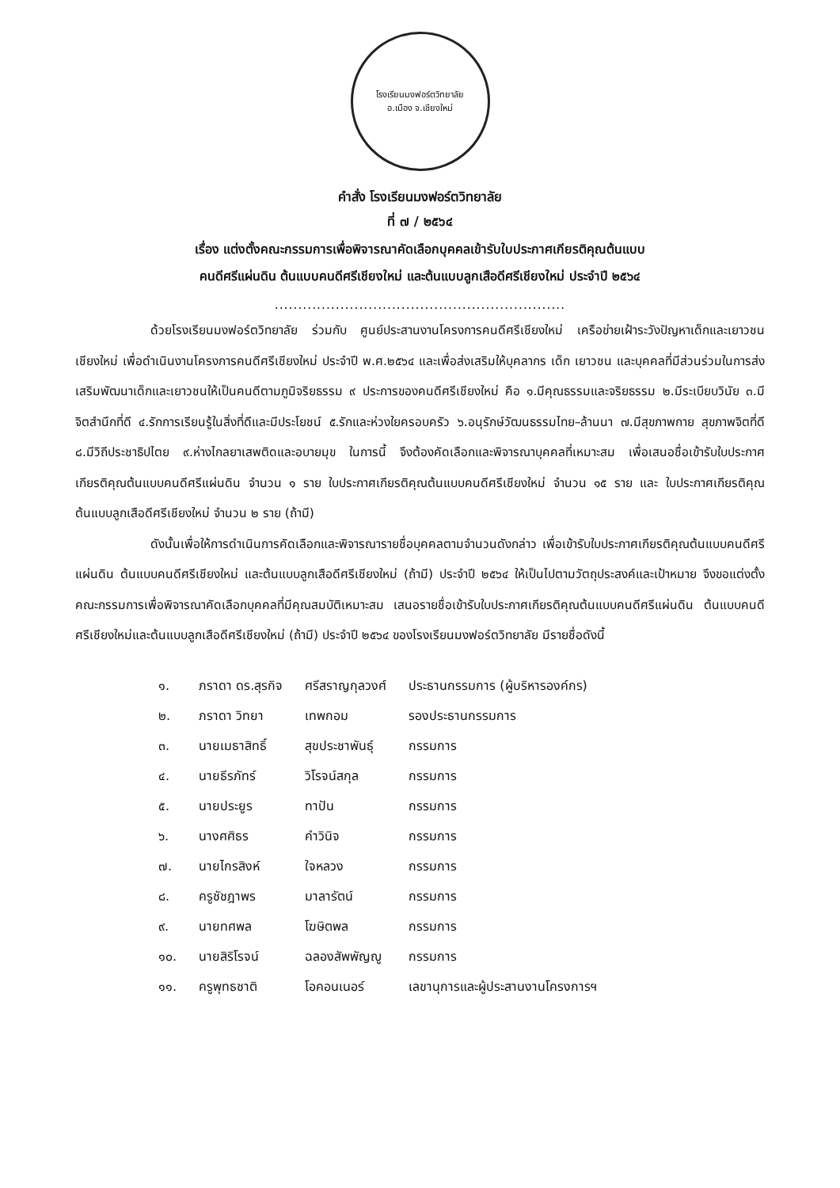โรงเรียนมงฟอร์ตวิทยาลัย
อ.เมือง จ.เชียงใหม่
คำสั่ง โรงเรียนมงฟอร์ตวิทยาลัย
ที่ ๗ / ๒๕๖๔
เรื่อง แต่งตั้งคณะกรรมการเพื่อพิจารณาคัดเลือกบุคคลเข้ารับใบประกาศเกียรติคุณต้นแบบ
คนดีศรีแผ่นดิน ต้นแบบคนดีศรีเชียงใหม่ และต้นแบบลูกเสือดีศรีเชียงใหม่ ประจำปี ๒๕๖๔
..............................................................
ด้วยโรงเรียนมงฟอร์ตวิทยาลัย ร่วมกับ ศูนย์ประสานงานโครงการคนดีศรีเชียงใหม่ เครือข่ายเฝ้าระวังปัญหาเด็กและเยาวชนเชียงใหม่ เพื่อดำเนินงานโครงการคนดีศรีเชียงใหม่ ประจำปี พ.ศ.๒๕๖๔ และเพื่อส่งเสริมให้บุคลากร เด็ก เยาวชน และบุคคลที่มีส่วนร่วมในการส่งเสริมพัฒนาเด็กและเยาวชนให้เป็นคนดีตามภูมิจริยธรรม ๙ ประการของคนดีศรีเชียงใหม่ คือ ๑.มีคุณธรรมและจริยธรรม ๒.มีระเบียบวินัย ๓.มีจิตสำนึกที่ดี ๔.รักการเรียนรู้ในสิ่งที่ดีและมีประโยชน์ ๕.รักและห่วงใยครอบครัว ๖.อนุรักษ์วัฒนธรรมไทย–ล้านนา ๗.มีสุขภาพกาย สุขภาพจิตที่ดี ๘.มีวิถีประชาธิปไตย ๙.ห่างไกลยาเสพติดและอบายมุข ในการนี้ จึงต้องคัดเลือกและพิจารณาบุคคลที่เหมาะสม เพื่อเสนอชื่อเข้ารับใบประกาศเกียรติคุณต้นแบบคนดีศรีแผ่นดิน จำนวน ๑ ราย ใบประกาศเกียรติคุณต้นแบบคนดีศรีเชียงใหม่ จำนวน ๑๕ ราย และ ใบประกาศเกียรติคุณต้นแบบลูกเสือดีศรีเชียงใหม่ จำนวน ๒ ราย (ถ้ามี)
ดังนั้นเพื่อให้การดำเนินการคัดเลือกและพิจารณารายชื่อบุคคลตามจำนวนดังกล่าว เพื่อเข้ารับใบประกาศเกียรติคุณต้นแบบคนดีศรีแผ่นดิน ต้นแบบคนดีศรีเชียงใหม่ และต้นแบบลูกเสือดีศรีเชียงใหม่ (ถ้ามี) ประจำปี ๒๕๖๔ ให้เป็นไปตามวัตถุประสงค์และเป้าหมาย จึงขอแต่งตั้งคณะกรรมการเพื่อพิจารณาคัดเลือกบุคคลที่มีคุณสมบัติเหมาะสม เสนอรายชื่อเข้ารับใบประกาศเกียรติคุณต้นแบบคนดีศรีแผ่นดิน ต้นแบบคนดีศรีเชียงใหม่และต้นแบบลูกเสือดีศรีเชียงใหม่ (ถ้ามี) ประจำปี ๒๕๖๔ ของโรงเรียนมงฟอร์ตวิทยาลัย มีรายชื่อดังนี้
| ๑. | ภราดา ดร.สุรกิจ | ศรีสราญกุลวงศ์ | ประธานกรรมการ (ผู้บริหารองค์กร) |
| ๒. | ภราดา วิทยา | เทพกอม | รองประธานกรรมการ |
| ๓. | นายเมธาสิทธิ์ | สุขประชาพันธุ์ | กรรมการ |
| ๔. | นายธีรภัทร์ | วิโรจน์สกุล | กรรมการ |
| ๕. | นายประยูร | ทาปัน | กรรมการ |
| ๖. | นางศศิธร | คำวินิจ | กรรมการ |
| ๗. | นายไกรสิงห์ | ใจหลวง | กรรมการ |
| ๘. | ครูชัชฎาพร | มาลารัตน์ | กรรมการ |
| ๙. | นายทศพล | โฆษิตพล | กรรมการ |
| ๑๐. | นายสิริโรจน์ | ฉลองสัพพัญญู | กรรมการ |
| ๑๑. | ครูพุทธชาติ | โอคอนเนอร์ | เลขานุการและผู้ประสานงานโครงการฯ |